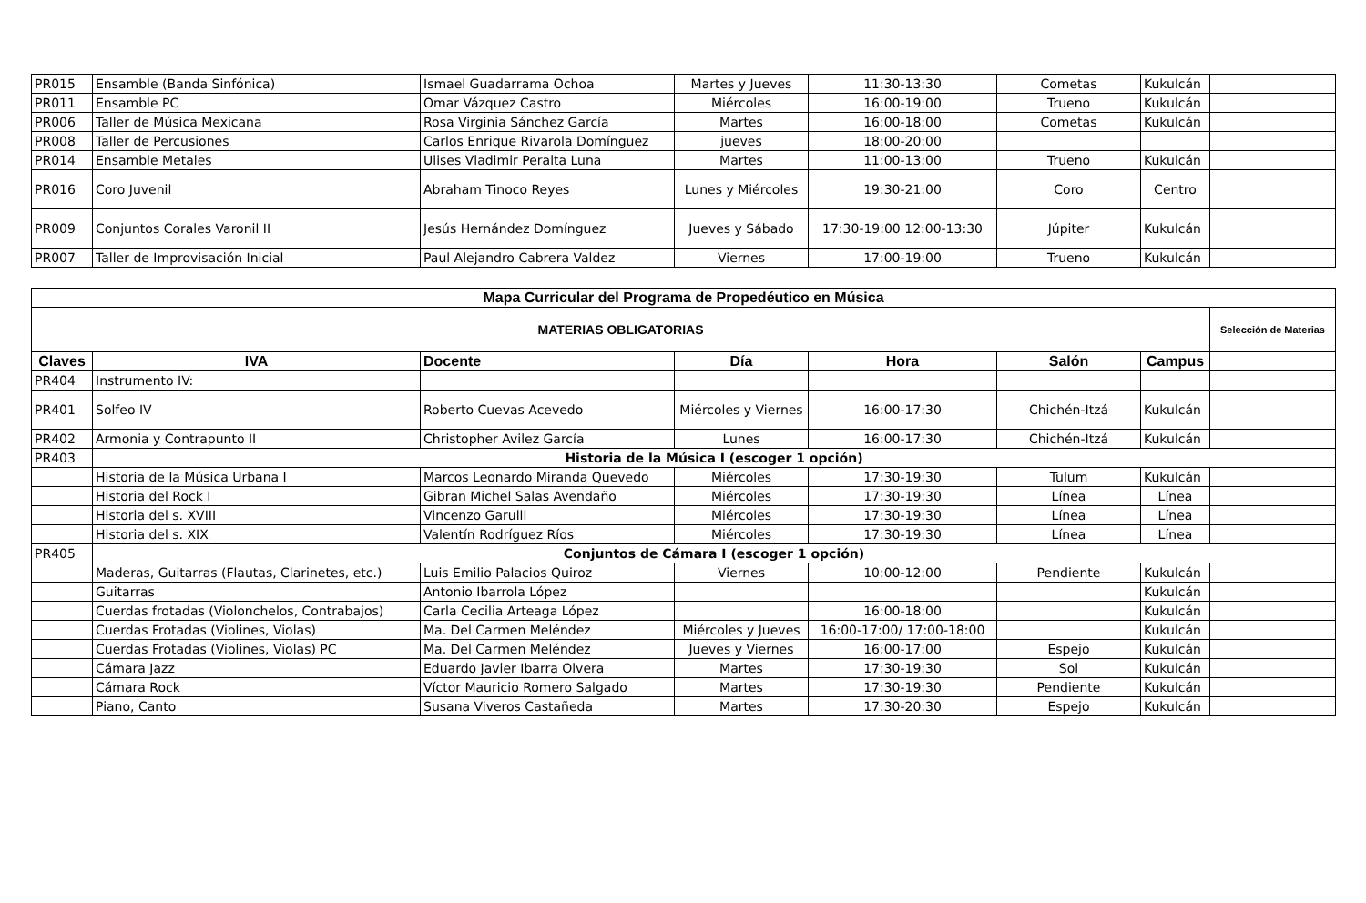| PR015 | Ensamble (Banda Sinfónica) | Ismael Guadarrama Ochoa | Martes y Jueves | 11:30-13:30 | Cometas | Kukulcán | |
| PR011 | Ensamble PC | Omar Vázquez Castro | Miércoles | 16:00-19:00 | Trueno | Kukulcán | |
| PR006 | Taller de Música Mexicana | Rosa Virginia Sánchez García | Martes | 16:00-18:00 | Cometas | Kukulcán | |
| PR008 | Taller de Percusiones | Carlos Enrique Rivarola Domínguez | jueves | 18:00-20:00 | | | |
| PR014 | Ensamble Metales | Ulises Vladimir Peralta Luna | Martes | 11:00-13:00 | Trueno | Kukulcán | |
| PR016 | Coro Juvenil | Abraham Tinoco Reyes | Lunes y Miércoles | 19:30-21:00 | Coro | Centro | |
| PR009 | Conjuntos Corales Varonil II | Jesús Hernández Domínguez | Jueves y Sábado | 17:30-19:00 12:00-13:30 | Júpiter | Kukulcán | |
| PR007 | Taller de Improvisación Inicial | Paul Alejandro Cabrera Valdez | Viernes | 17:00-19:00 | Trueno | Kukulcán | |
| Mapa Curricular del Programa de Propedéutico en Música | | | | | | | |
| --- | --- | --- | --- | --- | --- | --- | --- |
| MATERIAS OBLIGATORIAS | | | | | | | Selección de Materias |
| Claves | IVA | Docente | Día | Hora | Salón | Campus | |
| PR404 | Instrumento IV: | | | | | | |
| PR401 | Solfeo IV | Roberto Cuevas Acevedo | Miércoles y Viernes | 16:00-17:30 | Chichén-Itzá | Kukulcán | |
| PR402 | Armonia y Contrapunto II | Christopher Avilez García | Lunes | 16:00-17:30 | Chichén-Itzá | Kukulcán | |
| PR403 | Historia de la Música I (escoger 1 opción) | | | | | | |
| | Historia de la Música Urbana I | Marcos Leonardo Miranda Quevedo | Miércoles | 17:30-19:30 | Tulum | Kukulcán | |
| | Historia del Rock I | Gibran Michel Salas Avendaño | Miércoles | 17:30-19:30 | Línea | Línea | |
| | Historia del s. XVIII | Vincenzo Garulli | Miércoles | 17:30-19:30 | Línea | Línea | |
| | Historia del s. XIX | Valentín Rodríguez Ríos | Miércoles | 17:30-19:30 | Línea | Línea | |
| PR405 | Conjuntos de Cámara I (escoger 1 opción) | | | | | | |
| | Maderas, Guitarras (Flautas, Clarinetes, etc.) | Luis Emilio Palacios Quiroz | Viernes | 10:00-12:00 | Pendiente | Kukulcán | |
| | Guitarras | Antonio Ibarrola López | | | | Kukulcán | |
| | Cuerdas frotadas (Violonchelos, Contrabajos) | Carla Cecilia Arteaga López | | 16:00-18:00 | | Kukulcán | |
| | Cuerdas Frotadas (Violines, Violas) | Ma. Del Carmen Meléndez | Miércoles y Jueves | 16:00-17:00/ 17:00-18:00 | | Kukulcán | |
| | Cuerdas Frotadas (Violines, Violas) PC | Ma. Del Carmen Meléndez | Jueves y Viernes | 16:00-17:00 | Espejo | Kukulcán | |
| | Cámara Jazz | Eduardo Javier Ibarra Olvera | Martes | 17:30-19:30 | Sol | Kukulcán | |
| | Cámara Rock | Víctor Mauricio Romero Salgado | Martes | 17:30-19:30 | Pendiente | Kukulcán | |
| | Piano, Canto | Susana Viveros Castañeda | Martes | 17:30-20:30 | Espejo | Kukulcán | |